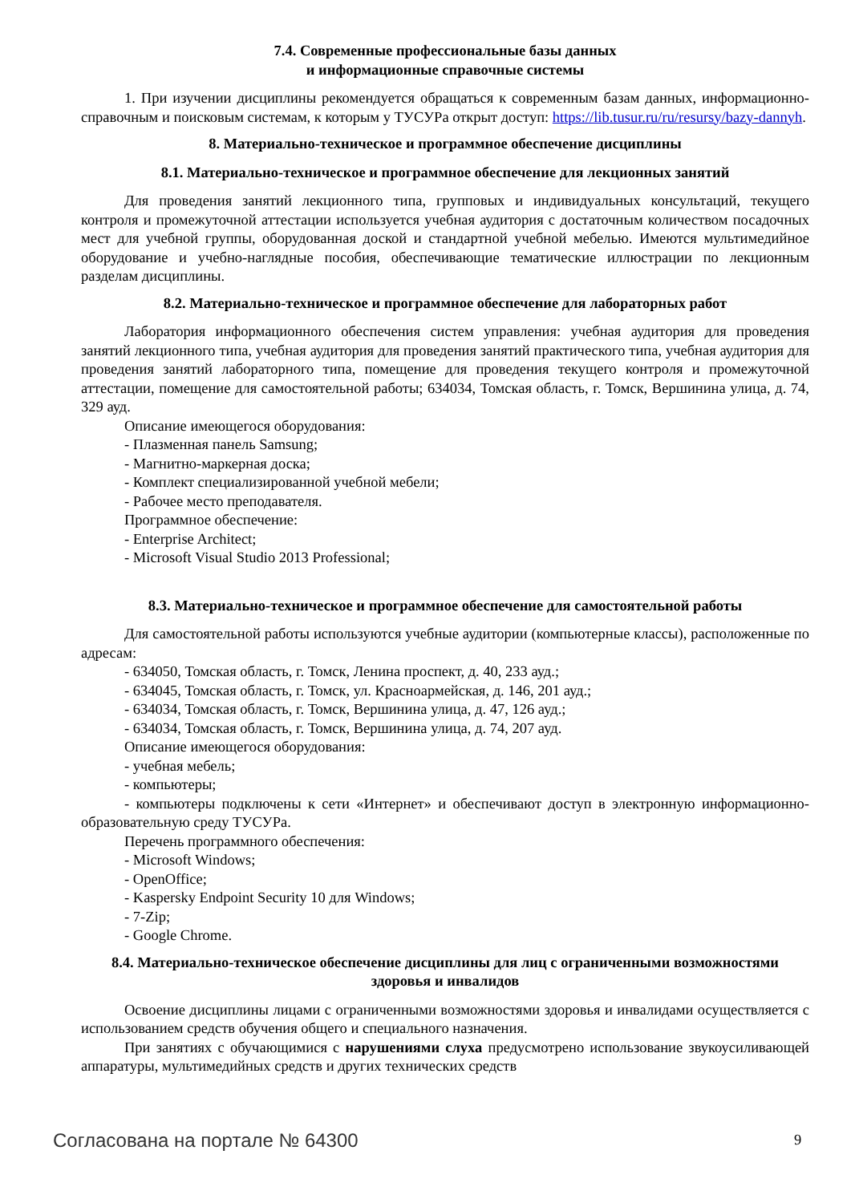7.4. Современные профессиональные базы данных
и информационные справочные системы
1. При изучении дисциплины рекомендуется обращаться к современным базам данных, информационно-справочным и поисковым системам, к которым у ТУСУРа открыт доступ: https://lib.tusur.ru/ru/resursy/bazy-dannyh.
8. Материально-техническое и программное обеспечение дисциплины
8.1. Материально-техническое и программное обеспечение для лекционных занятий
Для проведения занятий лекционного типа, групповых и индивидуальных консультаций, текущего контроля и промежуточной аттестации используется учебная аудитория с достаточным количеством посадочных мест для учебной группы, оборудованная доской и стандартной учебной мебелью. Имеются мультимедийное оборудование и учебно-наглядные пособия, обеспечивающие тематические иллюстрации по лекционным разделам дисциплины.
8.2. Материально-техническое и программное обеспечение для лабораторных работ
Лаборатория информационного обеспечения систем управления: учебная аудитория для проведения занятий лекционного типа, учебная аудитория для проведения занятий практического типа, учебная аудитория для проведения занятий лабораторного типа, помещение для проведения текущего контроля и промежуточной аттестации, помещение для самостоятельной работы; 634034, Томская область, г. Томск, Вершинина улица, д. 74, 329 ауд.
Описание имеющегося оборудования:
- Плазменная панель Samsung;
- Магнитно-маркерная доска;
- Комплект специализированной учебной мебели;
- Рабочее место преподавателя.
Программное обеспечение:
- Enterprise Architect;
- Microsoft Visual Studio 2013 Professional;
8.3. Материально-техническое и программное обеспечение для самостоятельной работы
Для самостоятельной работы используются учебные аудитории (компьютерные классы), расположенные по адресам:
- 634050, Томская область, г. Томск, Ленина проспект, д. 40, 233 ауд.;
- 634045, Томская область, г. Томск, ул. Красноармейская, д. 146, 201 ауд.;
- 634034, Томская область, г. Томск, Вершинина улица, д. 47, 126 ауд.;
- 634034, Томская область, г. Томск, Вершинина улица, д. 74, 207 ауд.
Описание имеющегося оборудования:
- учебная мебель;
- компьютеры;
- компьютеры подключены к сети «Интернет» и обеспечивают доступ в электронную информационно-образовательную среду ТУСУРа.
Перечень программного обеспечения:
- Microsoft Windows;
- OpenOffice;
- Kaspersky Endpoint Security 10 для Windows;
- 7-Zip;
- Google Chrome.
8.4. Материально-техническое обеспечение дисциплины для лиц с ограниченными возможностями здоровья и инвалидов
Освоение дисциплины лицами с ограниченными возможностями здоровья и инвалидами осуществляется с использованием средств обучения общего и специального назначения.
При занятиях с обучающимися с нарушениями слуха предусмотрено использование звукоусиливающей аппаратуры, мультимедийных средств и других технических средств
Согласована на портале № 64300 9